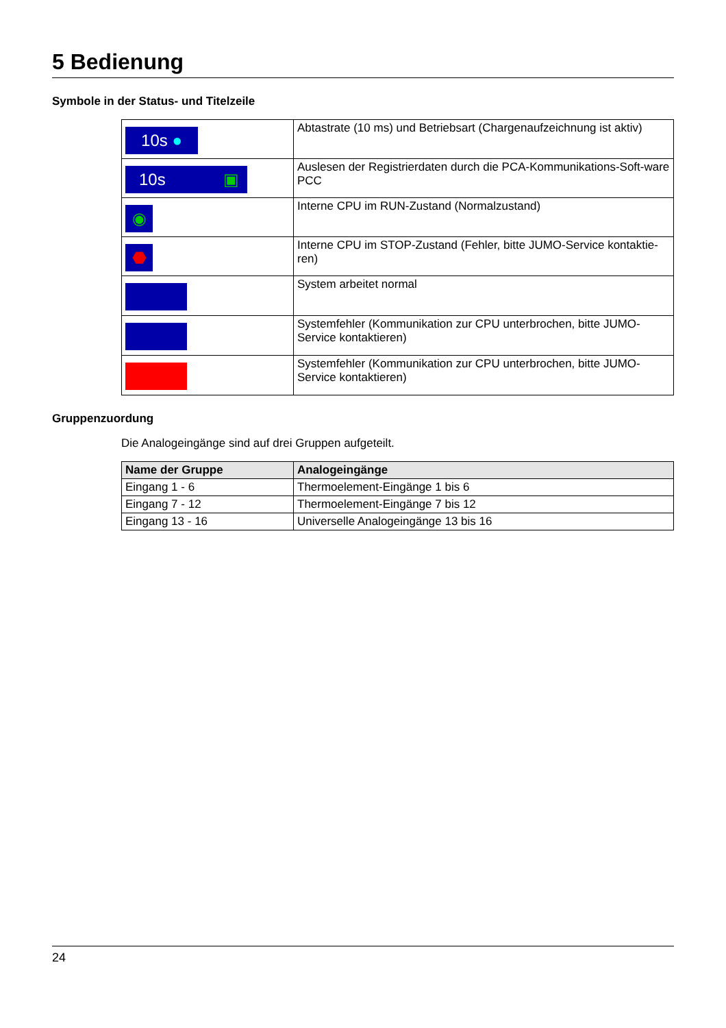5 Bedienung
Symbole in der Status- und Titelzeile
| 10s ● | Abtastrate (10 ms) und Betriebsart (Chargenaufzeichnung ist aktiv) |
| 10s ▣ | Auslesen der Registrierdaten durch die PCA-Kommunikations-Soft-ware PCC |
| ◉ | Interne CPU im RUN-Zustand (Normalzustand) |
| ⬣ | Interne CPU im STOP-Zustand (Fehler, bitte JUMO-Service kontaktie-ren) |
| | System arbeitet normal |
| | Systemfehler (Kommunikation zur CPU unterbrochen, bitte JUMO-Service kontaktieren) |
| | Systemfehler (Kommunikation zur CPU unterbrochen, bitte JUMO-Service kontaktieren) |
Gruppenzuordung
Die Analogeingänge sind auf drei Gruppen aufgeteilt.
| Name der Gruppe | Analogeingänge |
| --- | --- |
| Eingang 1 - 6 | Thermoelement-Eingänge 1 bis 6 |
| Eingang 7 - 12 | Thermoelement-Eingänge 7 bis 12 |
| Eingang 13 - 16 | Universelle Analogeingänge 13 bis 16 |
24